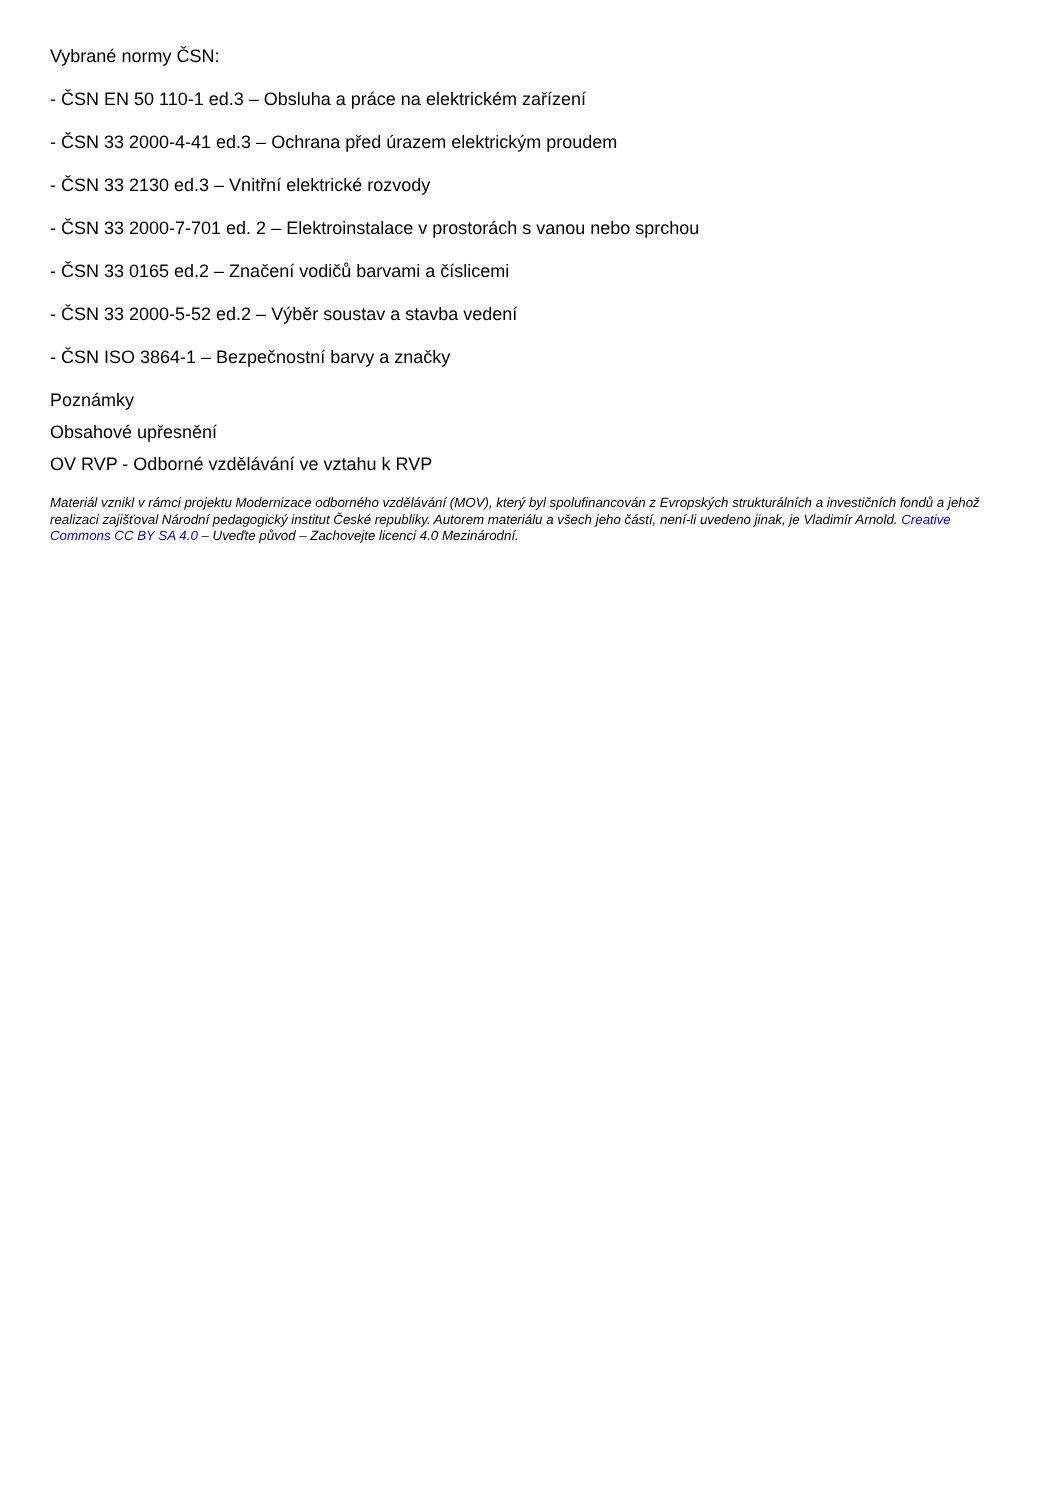Vybrané normy ČSN:
- ČSN EN 50 110-1 ed.3 – Obsluha a práce na elektrickém zařízení
- ČSN 33 2000-4-41 ed.3 – Ochrana před úrazem elektrickým proudem
- ČSN 33 2130 ed.3 – Vnitřní elektrické rozvody
- ČSN 33 2000-7-701 ed. 2 – Elektroinstalace v prostorách s vanou nebo sprchou
- ČSN 33 0165 ed.2 – Značení vodičů barvami a číslicemi
- ČSN 33 2000-5-52 ed.2 – Výběr soustav a stavba vedení
- ČSN ISO 3864-1 – Bezpečnostní barvy a značky
Poznámky
Obsahové upřesnění
OV RVP - Odborné vzdělávání ve vztahu k RVP
Materiál vznikl v rámci projektu Modernizace odborného vzdělávání (MOV), který byl spolufinancován z Evropských strukturálních a investičních fondů a jehož realizaci zajišťoval Národní pedagogický institut České republiky. Autorem materiálu a všech jeho částí, není-li uvedeno jinak, je Vladimír Arnold. Creative Commons CC BY SA 4.0 – Uveďte původ – Zachovejte licenci 4.0 Mezinárodní.